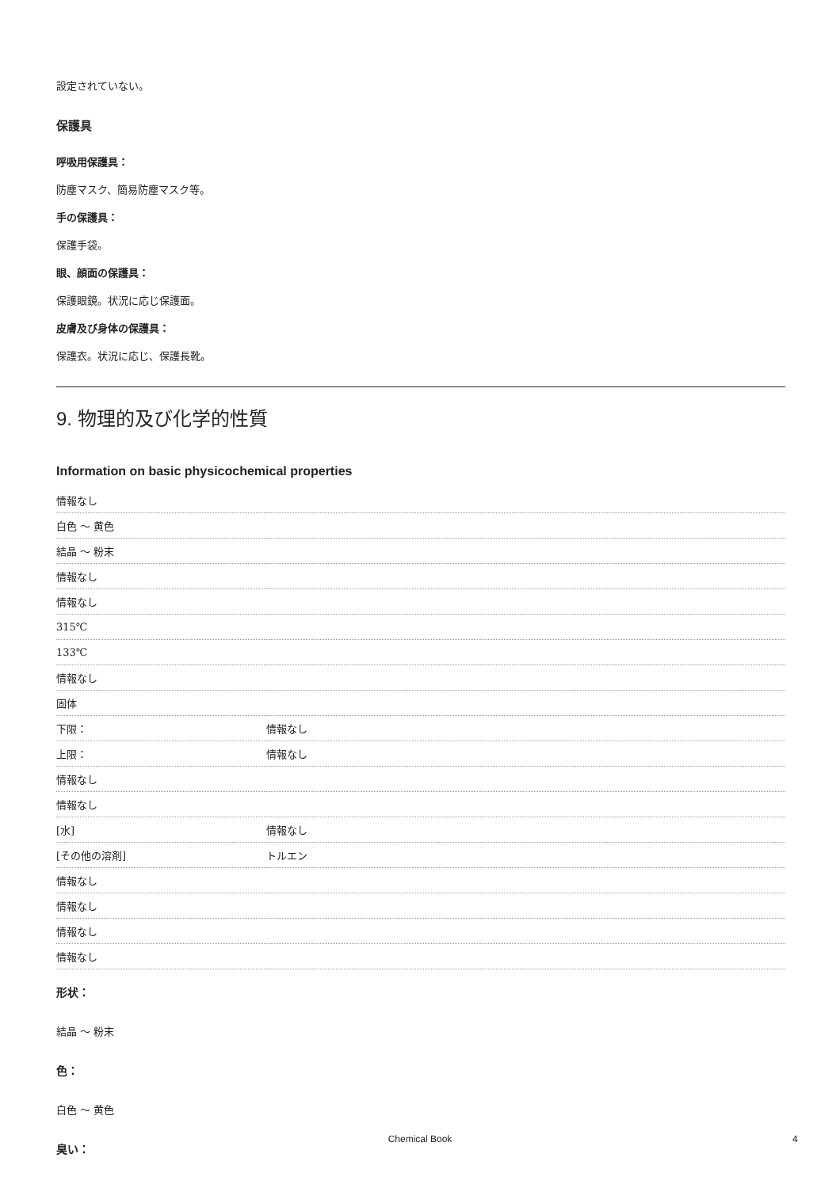設定されていない。
保護具
呼吸用保護具：
防塵マスク、簡易防塵マスク等。
手の保護具：
保護手袋。
眼、顔面の保護具：
保護眼鏡。状況に応じ保護面。
皮膚及び身体の保護具：
保護衣。状況に応じ、保護長靴。
9. 物理的及び化学的性質
Information on basic physicochemical properties
| 情報なし | |
| 白色 ～ 黄色 | |
| 結晶 ～ 粉末 | |
| 情報なし | |
| 情報なし | |
| 315℃ | |
| 133℃ | |
| 情報なし | |
| 固体 | |
| 下限： | 情報なし |
| 上限： | 情報なし |
| 情報なし | |
| 情報なし | |
| [水] | 情報なし |
| [その他の溶剤] | トルエン |
| 情報なし | |
| 情報なし | |
| 情報なし | |
| 情報なし | |
形状：
結晶 ～ 粉末
色：
白色 ～ 黄色
臭い：
Chemical Book 4